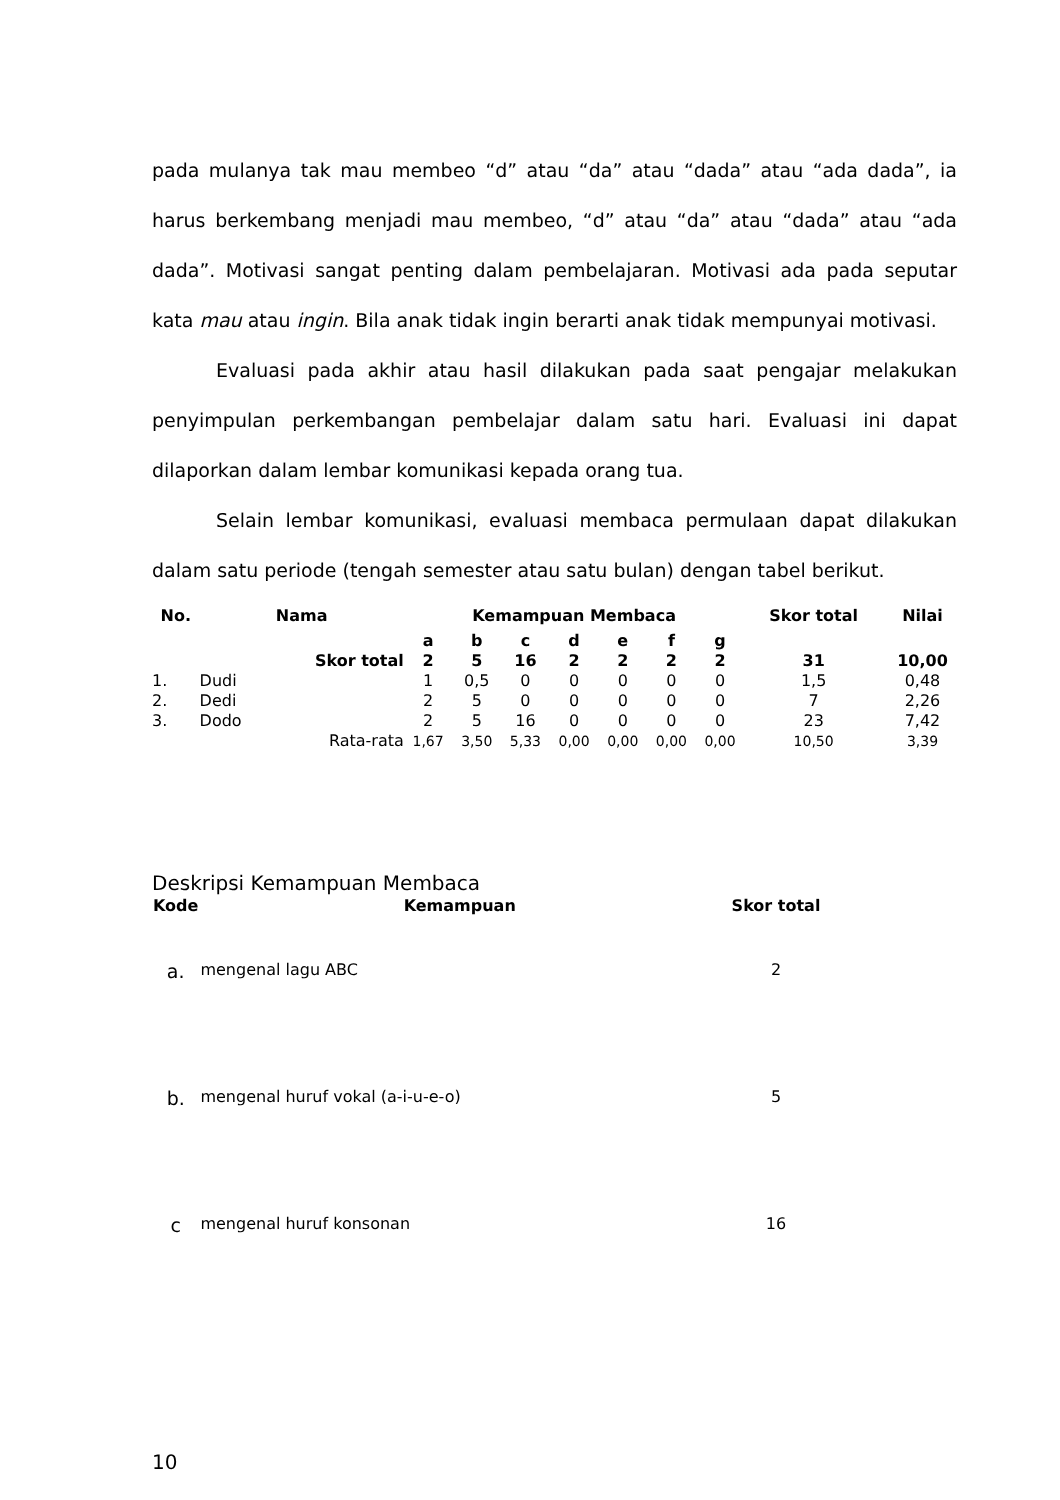pada mulanya tak mau membeo “d” atau “da” atau “dada” atau “ada dada”, ia harus berkembang menjadi mau membeo, “d” atau “da” atau “dada” atau “ada dada”. Motivasi sangat penting dalam pembelajaran. Motivasi ada pada seputar kata mau atau ingin. Bila anak tidak ingin berarti anak tidak mempunyai motivasi.
Evaluasi pada akhir atau hasil dilakukan pada saat pengajar melakukan penyimpulan perkembangan pembelajar dalam satu hari. Evaluasi ini dapat dilaporkan dalam lembar komunikasi kepada orang tua.
Selain lembar komunikasi, evaluasi membaca permulaan dapat dilakukan dalam satu periode (tengah semester atau satu bulan) dengan tabel berikut.
| No. | Nama | | Kemampuan Membaca | | | | | | | Skor total | Nilai |
| --- | --- | --- | --- | --- | --- | --- | --- | --- | --- | --- | --- |
| | | | a | b | c | d | e | f | g | | |
| | | Skor total | 2 | 5 | 16 | 2 | 2 | 2 | 2 | 31 | 10,00 |
| 1. | Dudi | | 1 | 0,5 | 0 | 0 | 0 | 0 | 0 | 1,5 | 0,48 |
| 2. | Dedi | | 2 | 5 | 0 | 0 | 0 | 0 | 0 | 7 | 2,26 |
| 3. | Dodo | | 2 | 5 | 16 | 0 | 0 | 0 | 0 | 23 | 7,42 |
| | | Rata-rata | 1,67 | 3,50 | 5,33 | 0,00 | 0,00 | 0,00 | 0,00 | 10,50 | 3,39 |
Deskripsi Kemampuan Membaca
| Kode | Kemampuan | Skor total |
| --- | --- | --- |
| a. | mengenal lagu ABC | 2 |
| b. | mengenal huruf vokal (a-i-u-e-o) | 5 |
| c | mengenal huruf konsonan | 16 |
10